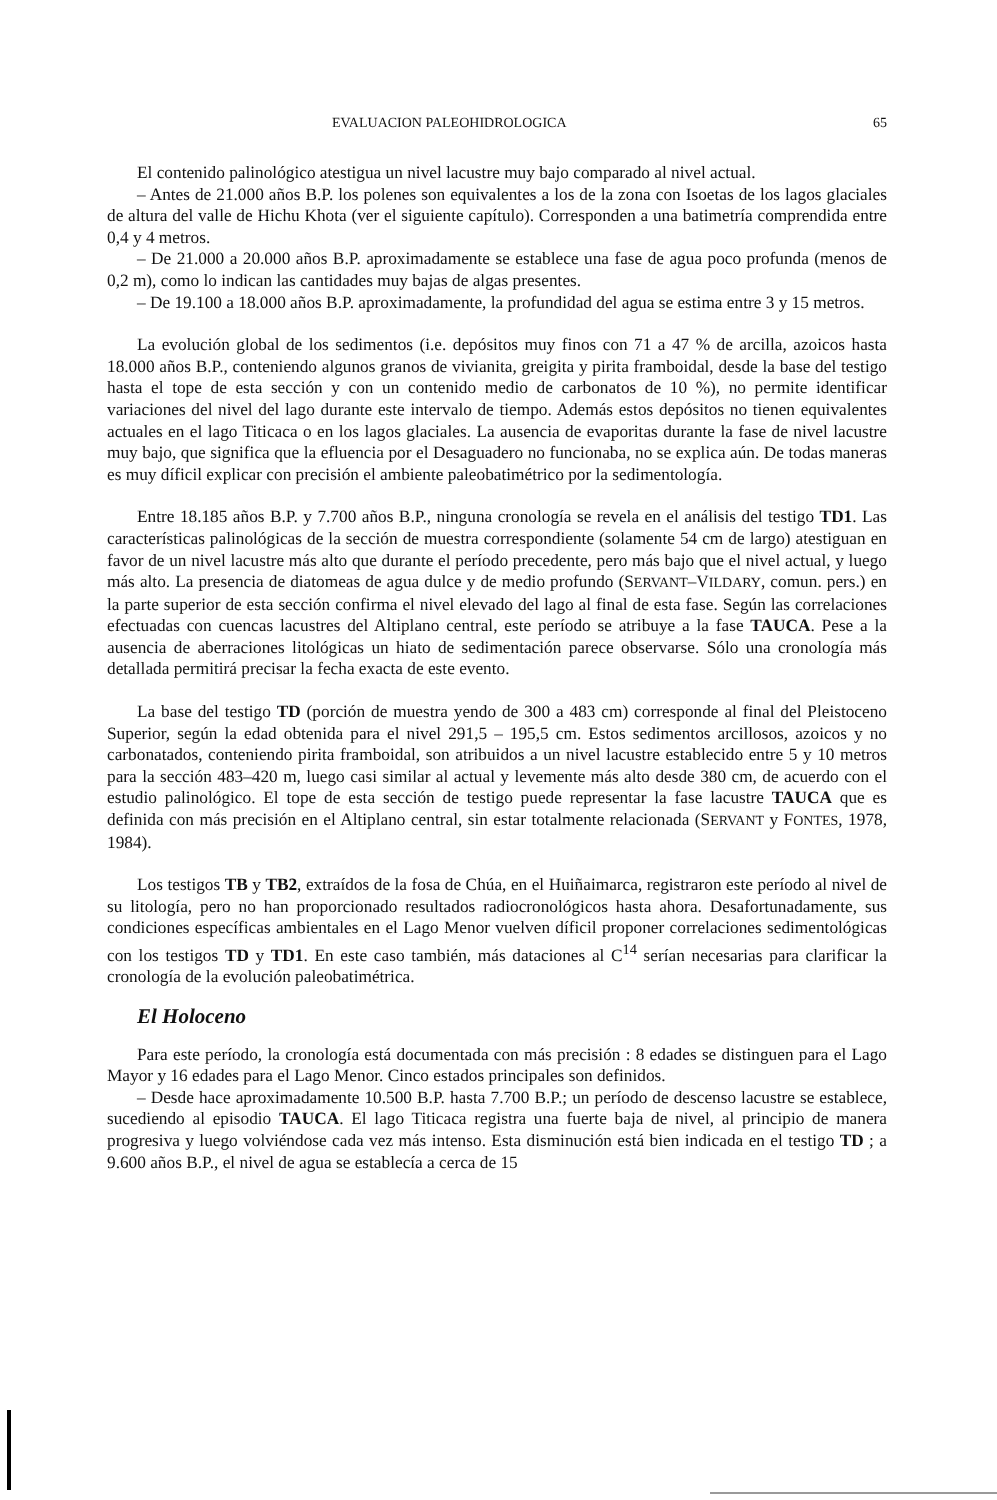EVALUACION PALEOHIDROLOGICA 65
El contenido palinológico atestigua un nivel lacustre muy bajo comparado al nivel actual.
– Antes de 21.000 años B.P. los polenes son equivalentes a los de la zona con Isoetas de los lagos glaciales de altura del valle de Hichu Khota (ver el siguiente capítulo). Corresponden a una batimetría comprendida entre 0,4 y 4 metros.
– De 21.000 a 20.000 años B.P. aproximadamente se establece una fase de agua poco profunda (menos de 0,2 m), como lo indican las cantidades muy bajas de algas presentes.
– De 19.100 a 18.000 años B.P. aproximadamente, la profundidad del agua se estima entre 3 y 15 metros.
La evolución global de los sedimentos (i.e. depósitos muy finos con 71 a 47 % de arcilla, azoicos hasta 18.000 años B.P., conteniendo algunos granos de vivianita, greigita y pirita framboidal, desde la base del testigo hasta el tope de esta sección y con un contenido medio de carbonatos de 10 %), no permite identificar variaciones del nivel del lago durante este intervalo de tiempo. Además estos depósitos no tienen equivalentes actuales en el lago Titicaca o en los lagos glaciales. La ausencia de evaporitas durante la fase de nivel lacustre muy bajo, que significa que la efluencia por el Desaguadero no funcionaba, no se explica aún. De todas maneras es muy díficil explicar con precisión el ambiente paleobatimétrico por la sedimentología.
Entre 18.185 años B.P. y 7.700 años B.P., ninguna cronología se revela en el análisis del testigo TD1. Las características palinológicas de la sección de muestra correspondiente (solamente 54 cm de largo) atestiguan en favor de un nivel lacustre más alto que durante el período precedente, pero más bajo que el nivel actual, y luego más alto. La presencia de diatomeas de agua dulce y de medio profundo (SERVANT–VILDARY, comun. pers.) en la parte superior de esta sección confirma el nivel elevado del lago al final de esta fase. Según las correlaciones efectuadas con cuencas lacustres del Altiplano central, este período se atribuye a la fase TAUCA. Pese a la ausencia de aberraciones litológicas un hiato de sedimentación parece observarse. Sólo una cronología más detallada permitirá precisar la fecha exacta de este evento.
La base del testigo TD (porción de muestra yendo de 300 a 483 cm) corresponde al final del Pleistoceno Superior, según la edad obtenida para el nivel 291,5 – 195,5 cm. Estos sedimentos arcillosos, azoicos y no carbonatados, conteniendo pirita framboidal, son atribuidos a un nivel lacustre establecido entre 5 y 10 metros para la sección 483–420 m, luego casi similar al actual y levemente más alto desde 380 cm, de acuerdo con el estudio palinológico. El tope de esta sección de testigo puede representar la fase lacustre TAUCA que es definida con más precisión en el Altiplano central, sin estar totalmente relacionada (SERVANT y FONTES, 1978, 1984).
Los testigos TB y TB2, extraídos de la fosa de Chúa, en el Huiñaimarca, registraron este período al nivel de su litología, pero no han proporcionado resultados radiocronológicos hasta ahora. Desafortunadamente, sus condiciones específicas ambientales en el Lago Menor vuelven díficil proponer correlaciones sedimentológicas con los testigos TD y TD1. En este caso también, más dataciones al C<sup>14</sup> serían necesarias para clarificar la cronología de la evolución paleobatimétrica.
El Holoceno
Para este período, la cronología está documentada con más precisión : 8 edades se distinguen para el Lago Mayor y 16 edades para el Lago Menor. Cinco estados principales son definidos.
– Desde hace aproximadamente 10.500 B.P. hasta 7.700 B.P.; un período de descenso lacustre se establece, sucediendo al episodio TAUCA. El lago Titicaca registra una fuerte baja de nivel, al principio de manera progresiva y luego volviéndose cada vez más intenso. Esta disminución está bien indicada en el testigo TD ; a 9.600 años B.P., el nivel de agua se establecía a cerca de 15